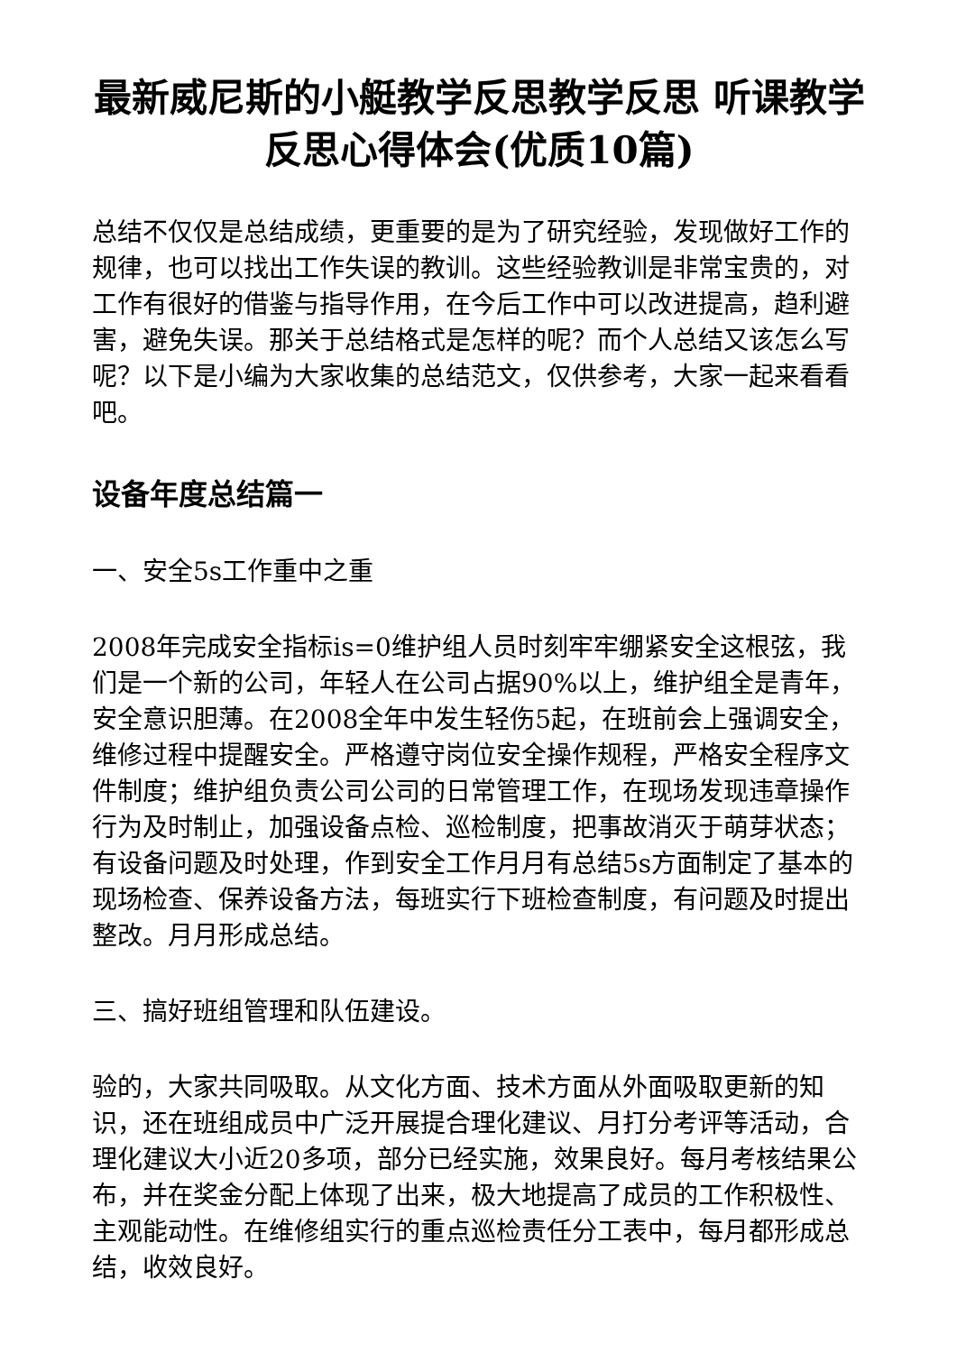最新威尼斯的小艇教学反思教学反思 听课教学反思心得体会(优质10篇)
总结不仅仅是总结成绩，更重要的是为了研究经验，发现做好工作的规律，也可以找出工作失误的教训。这些经验教训是非常宝贵的，对工作有很好的借鉴与指导作用，在今后工作中可以改进提高，趋利避害，避免失误。那关于总结格式是怎样的呢？而个人总结又该怎么写呢？以下是小编为大家收集的总结范文，仅供参考，大家一起来看看吧。
设备年度总结篇一
一、安全5s工作重中之重
2008年完成安全指标is=0维护组人员时刻牢牢绷紧安全这根弦，我们是一个新的公司，年轻人在公司占据90%以上，维护组全是青年，安全意识胆薄。在2008全年中发生轻伤5起，在班前会上强调安全，维修过程中提醒安全。严格遵守岗位安全操作规程，严格安全程序文件制度；维护组负责公司公司的日常管理工作，在现场发现违章操作行为及时制止，加强设备点检、巡检制度，把事故消灭于萌芽状态；有设备问题及时处理，作到安全工作月月有总结5s方面制定了基本的现场检查、保养设备方法，每班实行下班检查制度，有问题及时提出整改。月月形成总结。
三、搞好班组管理和队伍建设。
验的，大家共同吸取。从文化方面、技术方面从外面吸取更新的知识，还在班组成员中广泛开展提合理化建议、月打分考评等活动，合理化建议大小近20多项，部分已经实施，效果良好。每月考核结果公布，并在奖金分配上体现了出来，极大地提高了成员的工作积极性、主观能动性。在维修组实行的重点巡检责任分工表中，每月都形成总结，收效良好。